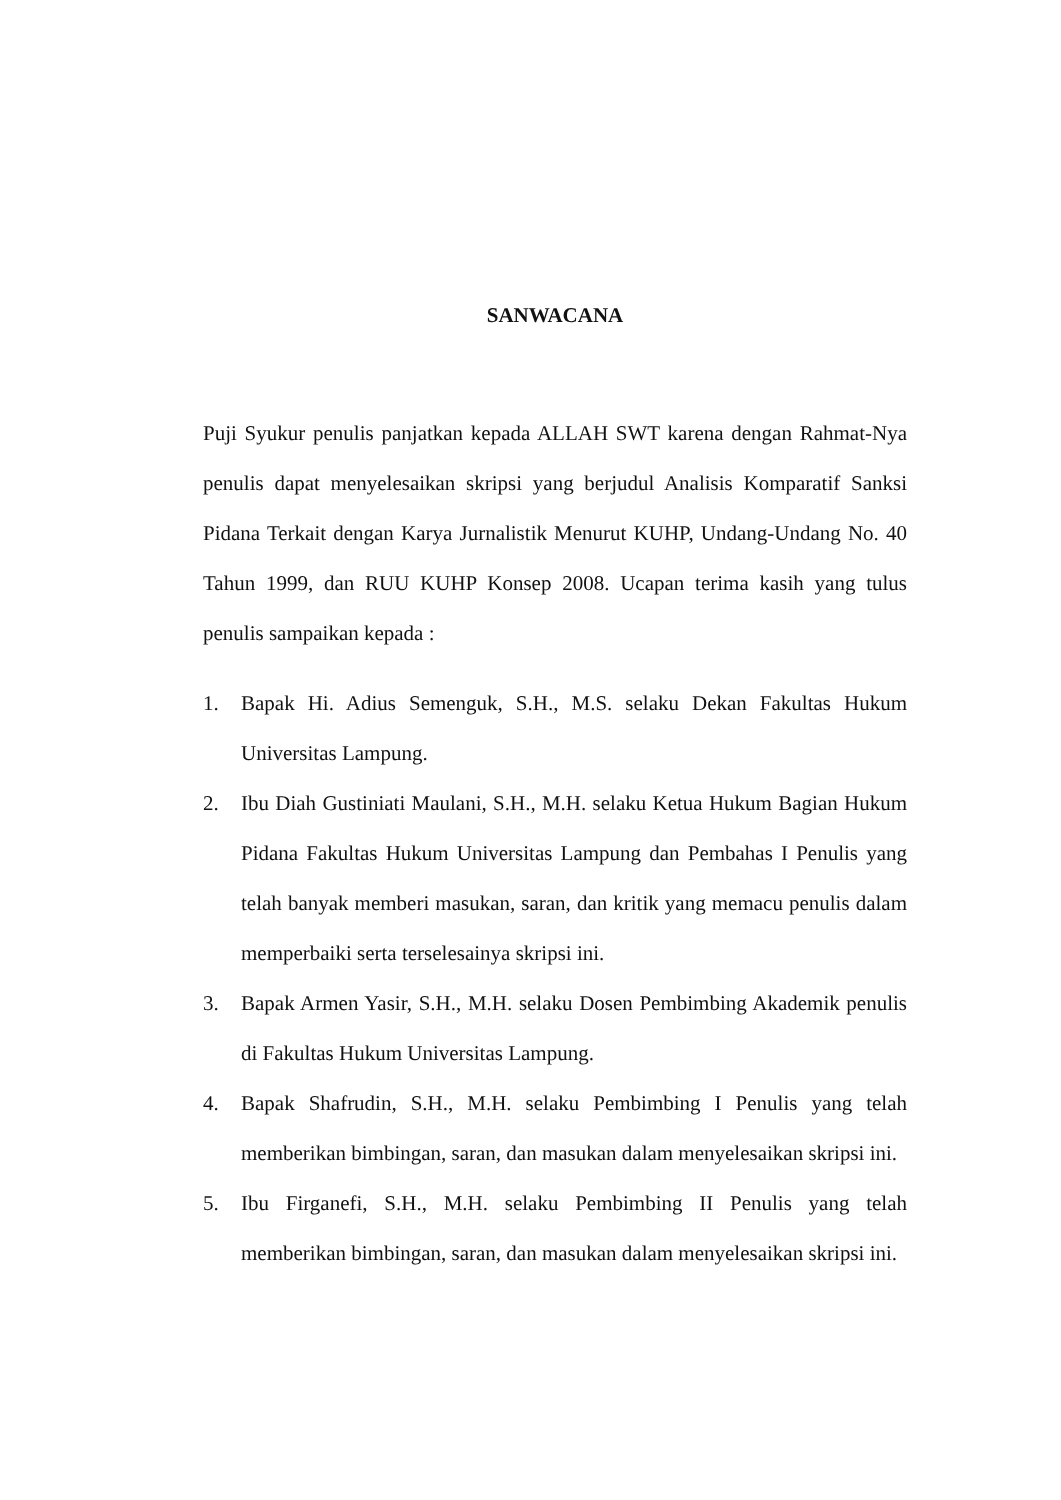SANWACANA
Puji Syukur penulis panjatkan kepada ALLAH SWT karena dengan Rahmat-Nya penulis dapat menyelesaikan skripsi yang berjudul Analisis Komparatif Sanksi Pidana Terkait dengan Karya Jurnalistik Menurut KUHP, Undang-Undang No. 40 Tahun 1999, dan RUU KUHP Konsep 2008. Ucapan terima kasih yang tulus penulis sampaikan kepada :
1. Bapak Hi. Adius Semenguk, S.H., M.S. selaku Dekan Fakultas Hukum Universitas Lampung.
2. Ibu Diah Gustiniati Maulani, S.H., M.H. selaku Ketua Hukum Bagian Hukum Pidana Fakultas Hukum Universitas Lampung dan Pembahas I Penulis yang telah banyak memberi masukan, saran, dan kritik yang memacu penulis dalam memperbaiki serta terselesainya skripsi ini.
3. Bapak Armen Yasir, S.H., M.H. selaku Dosen Pembimbing Akademik penulis di Fakultas Hukum Universitas Lampung.
4. Bapak Shafrudin, S.H., M.H. selaku Pembimbing I Penulis yang telah memberikan bimbingan, saran, dan masukan dalam menyelesaikan skripsi ini.
5. Ibu Firganefi, S.H., M.H. selaku Pembimbing II Penulis yang telah memberikan bimbingan, saran, dan masukan dalam menyelesaikan skripsi ini.